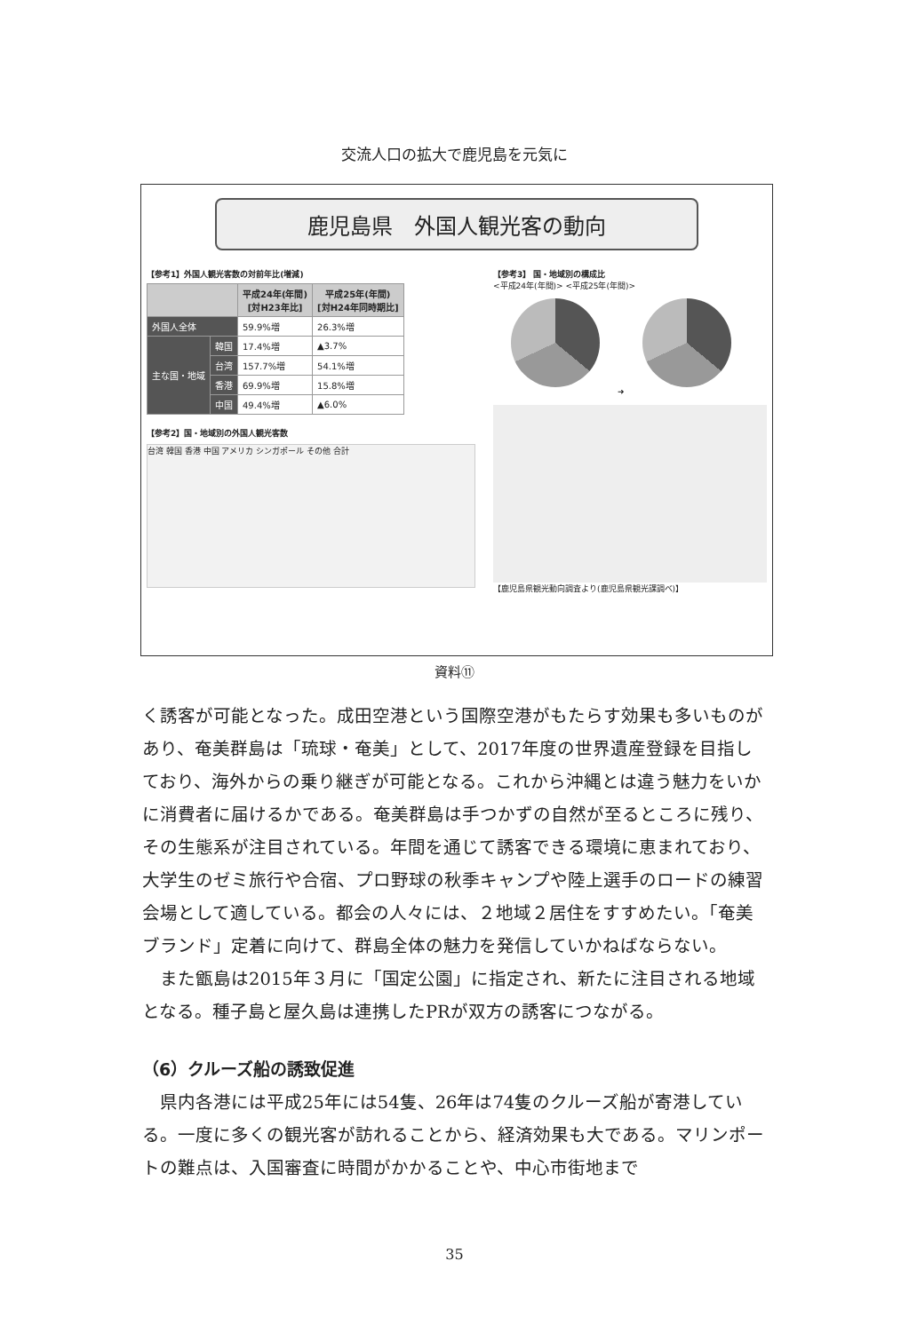交流人口の拡大で鹿児島を元気に
鹿児島県　外国人観光客の動向
【参考1】外国人観光客数の対前年比(増減)
| | | 平成24年(年間) [対H23年比] | 平成25年(年間) [対H24年同時期比] |
| --- | --- | --- | --- |
| 外国人全体 | | 59.9%増 | 26.3%増 |
| 主な国・地域 | 韓国 | 17.4%増 | ▲3.7% |
| | 台湾 | 157.7%増 | 54.1%増 |
| | 香港 | 69.9%増 | 15.8%増 |
| | 中国 | 49.4%増 | ▲6.0% |
【参考2】国・地域別の外国人観光客数
台湾 韓国 香港 中国 アメリカ シンガポール その他 合計
【参考3】 国・地域別の構成比
<平成24年(年間)> <平成25年(年間)>
➜
【鹿児島県観光動向調査より(鹿児島県観光課調べ)】
資料⑪
く誘客が可能となった。成田空港という国際空港がもたらす効果も多いものがあり、奄美群島は「琉球・奄美」として、2017年度の世界遺産登録を目指しており、海外からの乗り継ぎが可能となる。これから沖縄とは違う魅力をいかに消費者に届けるかである。奄美群島は手つかずの自然が至るところに残り、その生態系が注目されている。年間を通じて誘客できる環境に恵まれており、大学生のゼミ旅行や合宿、プロ野球の秋季キャンプや陸上選手のロードの練習会場として適している。都会の人々には、２地域２居住をすすめたい。「奄美ブランド」定着に向けて、群島全体の魅力を発信していかねばならない。
　また甑島は2015年３月に「国定公園」に指定され、新たに注目される地域となる。種子島と屋久島は連携したPRが双方の誘客につながる。
（6）クルーズ船の誘致促進
　県内各港には平成25年には54隻、26年は74隻のクルーズ船が寄港している。一度に多くの観光客が訪れることから、経済効果も大である。マリンポートの難点は、入国審査に時間がかかることや、中心市街地まで
35